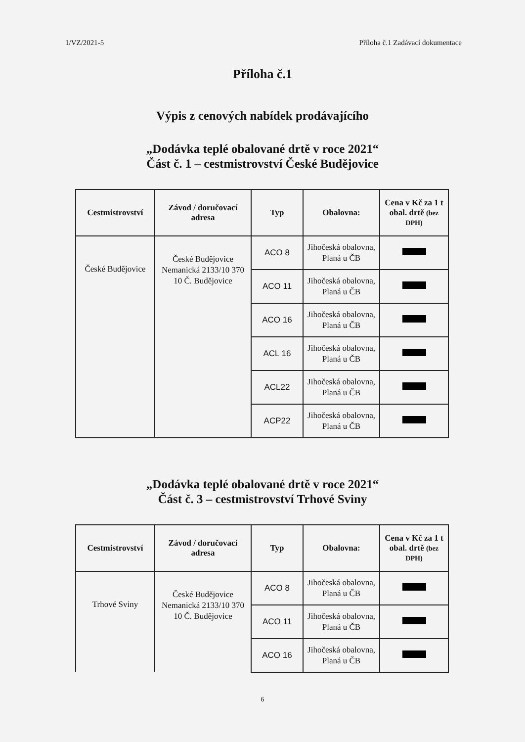1/VZ/2021-5 Příloha č.1 Zadávací dokumentace
Příloha č.1
Výpis z cenových nabídek prodávajícího
„Dodávka teplé obalované drtě v roce 2021“
Část č. 1 – cestmistrovství České Budějovice
| Cestmistrovství | Závod / doručovací adresa | Typ | Obalovna: | Cena v Kč za 1 t obal. drtě (bez DPH) |
| --- | --- | --- | --- | --- |
| České Budějovice | České Budějovice Nemanická 2133/10 370 10 Č. Budějovice | ACO 8 | Jihočeská obalovna, Planá u ČB | |
| | | ACO 11 | Jihočeská obalovna, Planá u ČB | |
| | | ACO 16 | Jihočeská obalovna, Planá u ČB | |
| | | ACL 16 | Jihočeská obalovna, Planá u ČB | |
| | | ACL22 | Jihočeská obalovna, Planá u ČB | |
| | | ACP22 | Jihočeská obalovna, Planá u ČB | |
„Dodávka teplé obalované drtě v roce 2021“
Část č. 3 – cestmistrovství Trhové Sviny
| Cestmistrovství | Závod / doručovací adresa | Typ | Obalovna: | Cena v Kč za 1 t obal. drtě (bez DPH) |
| --- | --- | --- | --- | --- |
| Trhové Sviny | České Budějovice Nemanická 2133/10 370 10 Č. Budějovice | ACO 8 | Jihočeská obalovna, Planá u ČB | |
| | | ACO 11 | Jihočeská obalovna, Planá u ČB | |
| | | ACO 16 | Jihočeská obalovna, Planá u ČB | |
6